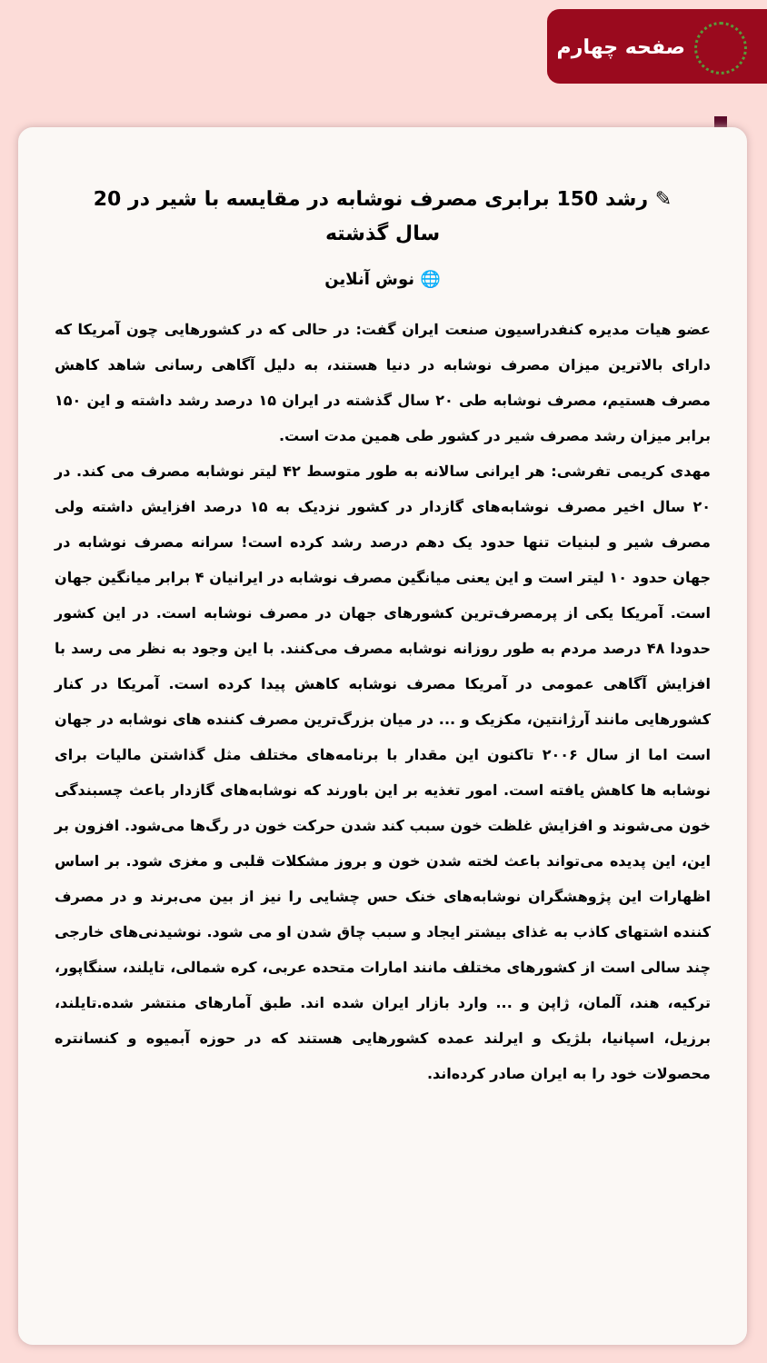صفحه چهارم
✎ رشد 150 برابری مصرف نوشابه در مقایسه با شیر در 20 سال گذشته
🌐 نوش آنلاین
عضو هیات مدیره کنفدراسیون صنعت ایران گفت: در حالی که در کشورهایی چون آمریکا که دارای بالاترین میزان مصرف نوشابه در دنیا هستند، به دلیل آگاهی رسانی شاهد کاهش مصرف هستیم، مصرف نوشابه طی ۲۰ سال گذشته در ایران ۱۵ درصد رشد داشته و این ۱۵۰ برابر میزان رشد مصرف شیر در کشور طی همین مدت است.
مهدی کریمی تفرشی: هر ایرانی سالانه به طور متوسط ۴۲ لیتر نوشابه مصرف می کند. در ۲۰ سال اخیر مصرف نوشابه‌های گازدار در کشور نزدیک به ۱۵ درصد افزایش داشته ولی مصرف شیر و لبنیات تنها حدود یک دهم درصد رشد کرده است! سرانه مصرف نوشابه در جهان حدود ۱۰ لیتر است و این یعنی میانگین مصرف نوشابه در ایرانیان ۴ برابر میانگین جهان است. آمریکا یکی از پرمصرف‌ترین کشورهای جهان در مصرف نوشابه است. در این کشور حدودا ۴۸ درصد مردم به طور روزانه نوشابه مصرف می‌کنند. با این وجود به نظر می رسد با افزایش آگاهی عمومی در آمریکا مصرف نوشابه کاهش پیدا کرده است. آمریکا در کنار کشورهایی مانند آرژانتین، مکزیک و ... در میان بزرگ‌ترین مصرف کننده های نوشابه در جهان است اما از سال ۲۰۰۶ تاکنون این مقدار با برنامه‌های مختلف مثل گذاشتن مالیات برای نوشابه ها کاهش یافته است. امور تغذیه بر این باورند که نوشابه‌های گازدار باعث چسبندگی خون می‌شوند و افزایش غلظت خون سبب کند شدن حرکت خون در رگ‌ها می‌شود. افزون بر این، این پدیده می‌تواند باعث لخته شدن خون و بروز مشکلات قلبی و مغزی شود. بر اساس اظهارات این پژوهشگران نوشابه‌های خنک حس چشایی را نیز از بین می‌برند و در مصرف کننده اشتهای کاذب به غذای بیشتر ایجاد و سبب چاق شدن او می شود. نوشیدنی‌های خارجی چند سالی است از کشورهای مختلف مانند امارات متحده عربی، کره شمالی، تایلند، سنگاپور، ترکیه، هند، آلمان، ژاپن و ... وارد بازار ایران شده اند. طبق آمارهای منتشر شده.تایلند، برزیل، اسپانیا، بلژیک و ایرلند عمده کشورهایی هستند که در حوزه آبمیوه و کنسانتره محصولات خود را به ایران صادر کرده‌اند.